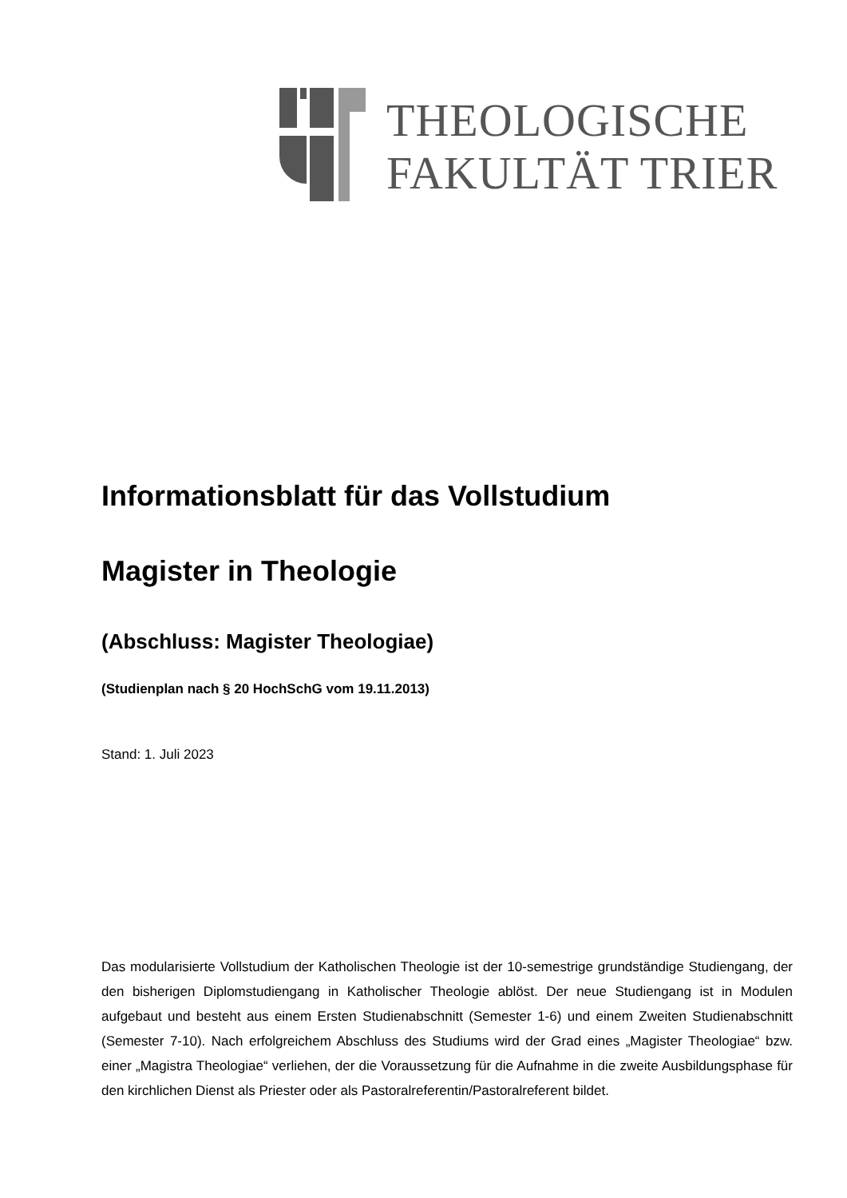THEOLOGISCHE
FAKULTÄT TRIER
Informationsblatt für das Vollstudium
Magister in Theologie
(Abschluss: Magister Theologiae)
(Studienplan nach § 20 HochSchG vom 19.11.2013)
Stand: 1. Juli 2023
Das modularisierte Vollstudium der Katholischen Theologie ist der 10-semestrige grundständige Studiengang, der den bisherigen Diplomstudiengang in Katholischer Theologie ablöst. Der neue Studiengang ist in Modulen aufgebaut und besteht aus einem Ersten Studienabschnitt (Semester 1-6) und einem Zweiten Studienabschnitt (Semester 7-10). Nach erfolgreichem Abschluss des Studiums wird der Grad eines „Magister Theologiae“ bzw. einer „Magistra Theologiae“ verliehen, der die Voraussetzung für die Aufnahme in die zweite Ausbildungsphase für den kirchlichen Dienst als Priester oder als Pastoralreferentin/Pastoralreferent bildet.